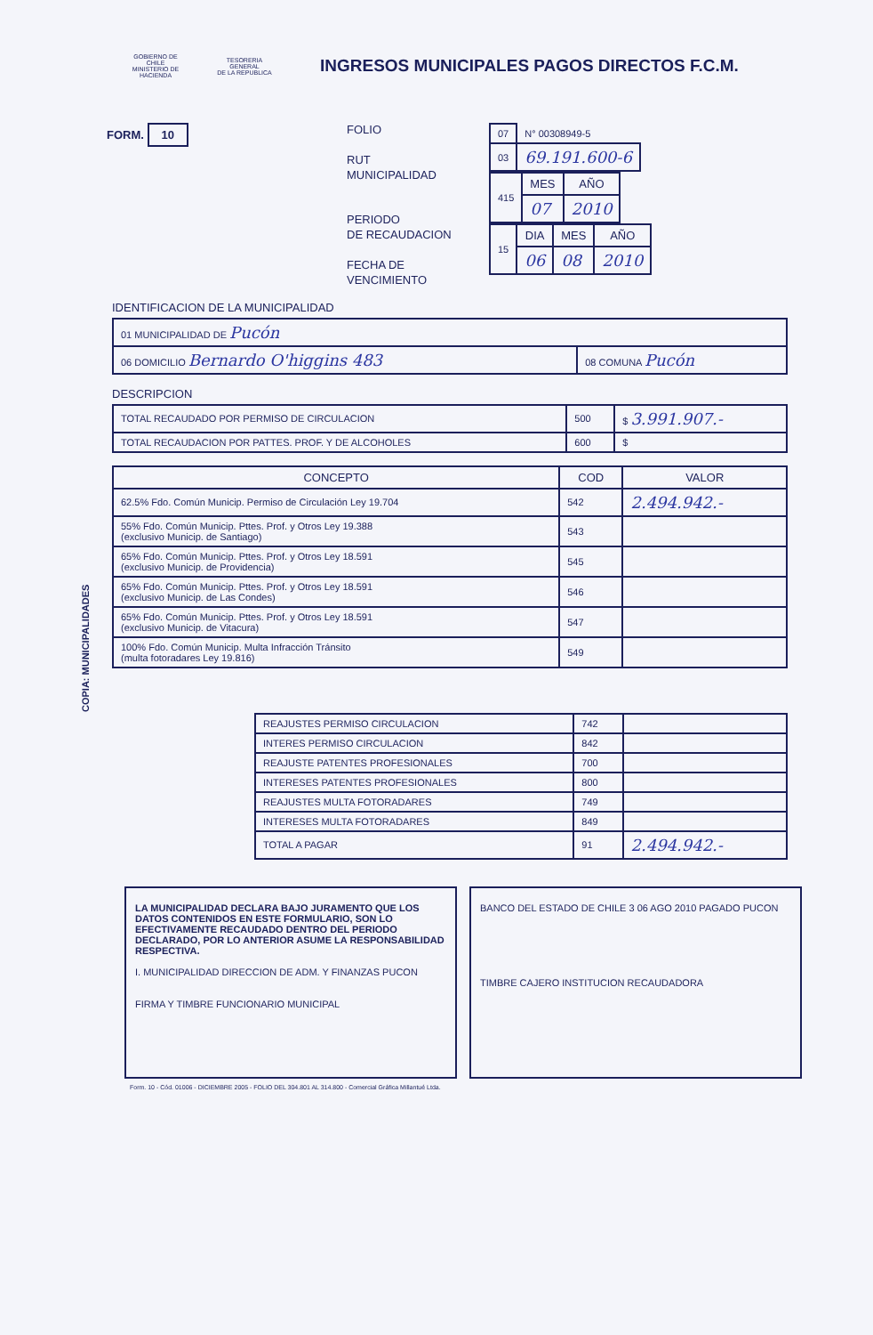GOBIERNO DE CHILE
MINISTERIO DE HACIENDA
TESORERIA GENERAL
DE LA REPUBLICA
INGRESOS MUNICIPALES PAGOS DIRECTOS F.C.M.
FORM. 10
FOLIO
RUT
MUNICIPALIDAD
PERIODO
DE RECAUDACION
FECHA DE
VENCIMIENTO
| 07 | N° 00308949-5 |
| 03 | 69.191.600-6 |
| 415 | MES | AÑO |
| | 07 | 2010 |
| 15 | DIA | MES | AÑO |
| | 06 | 08 | 2010 |
IDENTIFICACION DE LA MUNICIPALIDAD
| 01 MUNICIPALIDAD DE Pucón | |
| 06 DOMICILIO Bernardo O'higgins 483 | 08 COMUNA Pucón |
DESCRIPCION
| TOTAL RECAUDADO POR PERMISO DE CIRCULACION | 500 | $ 3.991.907.- |
| TOTAL RECAUDACION POR PATTES. PROF. Y DE ALCOHOLES | 600 | $ |
COPIA: MUNICIPALIDADES
| CONCEPTO | COD | VALOR |
| --- | --- | --- |
| 62.5% Fdo. Común Municip. Permiso de Circulación Ley 19.704 | 542 | 2.494.942.- |
| 55% Fdo. Común Municip. Pttes. Prof. y Otros Ley 19.388 (exclusivo Municip. de Santiago) | 543 | |
| 65% Fdo. Común Municip. Pttes. Prof. y Otros Ley 18.591 (exclusivo Municip. de Providencia) | 545 | |
| 65% Fdo. Común Municip. Pttes. Prof. y Otros Ley 18.591 (exclusivo Municip. de Las Condes) | 546 | |
| 65% Fdo. Común Municip. Pttes. Prof. y Otros Ley 18.591 (exclusivo Municip. de Vitacura) | 547 | |
| 100% Fdo. Común Municip. Multa Infracción Tránsito (multa fotoradares Ley 19.816) | 549 | |
| REAJUSTES PERMISO CIRCULACION | 742 | |
| INTERES PERMISO CIRCULACION | 842 | |
| REAJUSTE PATENTES PROFESIONALES | 700 | |
| INTERESES PATENTES PROFESIONALES | 800 | |
| REAJUSTES MULTA FOTORADARES | 749 | |
| INTERESES MULTA FOTORADARES | 849 | |
| TOTAL A PAGAR | 91 | 2.494.942.- |
LA MUNICIPALIDAD DECLARA BAJO JURAMENTO QUE LOS DATOS CONTENIDOS EN ESTE FORMULARIO, SON LO EFECTIVAMENTE RECAUDADO DENTRO DEL PERIODO DECLARADO, POR LO ANTERIOR ASUME LA RESPONSABILIDAD RESPECTIVA.
I. MUNICIPALIDAD DIRECCION DE ADM. Y FINANZAS PUCON
FIRMA Y TIMBRE FUNCIONARIO MUNICIPAL
BANCO DEL ESTADO DE CHILE 3 06 AGO 2010 PAGADO PUCON
TIMBRE CAJERO INSTITUCION RECAUDADORA
Form. 10 - Cód. 01006 - DICIEMBRE 2005 - FOLIO DEL 304.801 AL 314.800 - Comercial Gráfica Millantué Ltda.